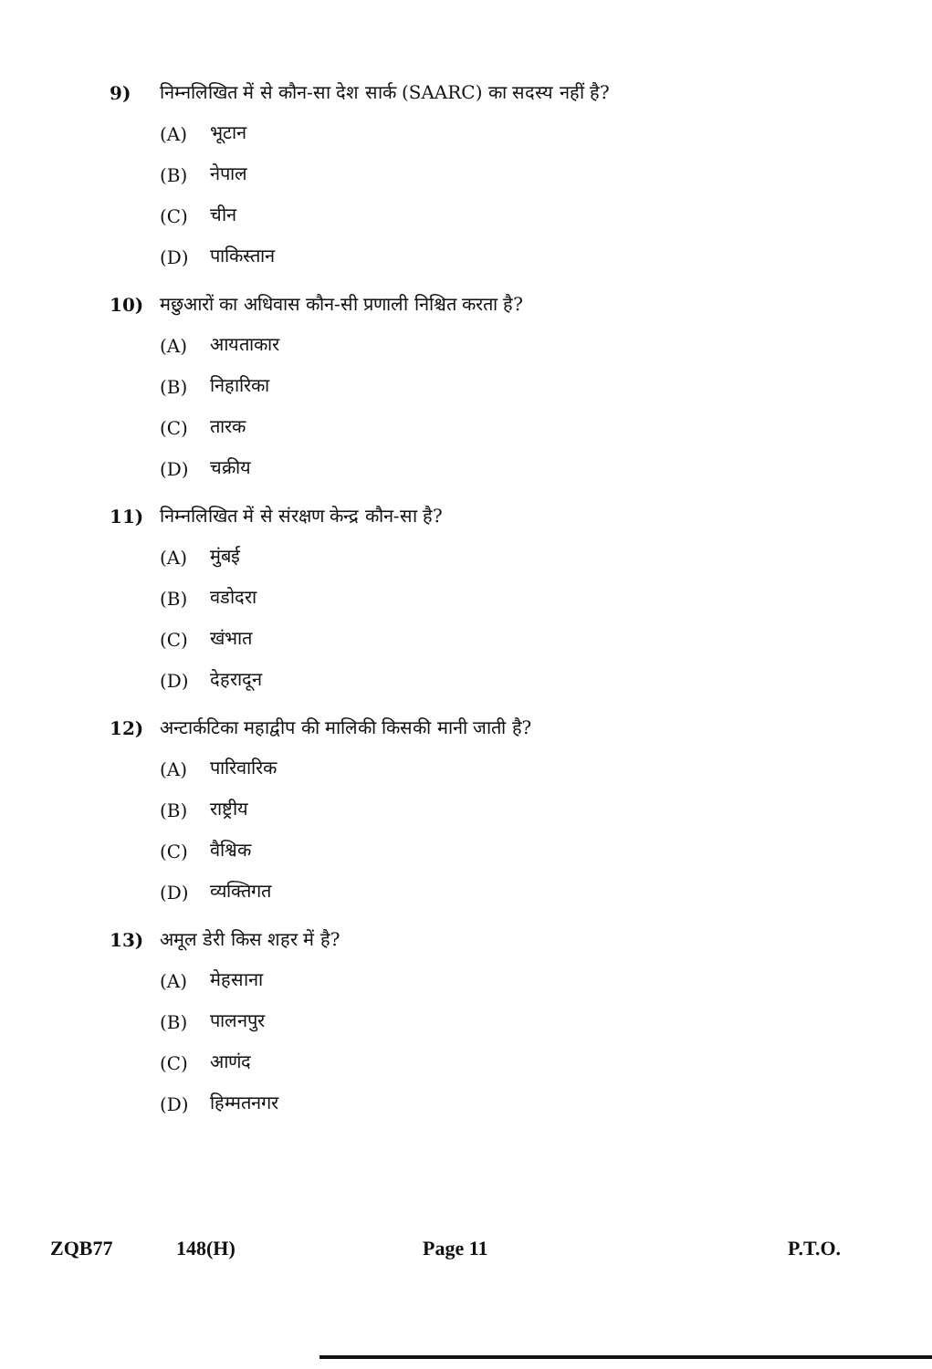9) निम्नलिखित में से कौन-सा देश सार्क (SAARC) का सदस्य नहीं है?
(A) भूटान
(B) नेपाल
(C) चीन
(D) पाकिस्तान
10) मछुआरों का अधिवास कौन-सी प्रणाली निश्चित करता है?
(A) आयताकार
(B) निहारिका
(C) तारक
(D) चक्रीय
11) निम्नलिखित में से संरक्षण केन्द्र कौन-सा है?
(A) मुंबई
(B) वडोदरा
(C) खंभात
(D) देहरादून
12) अन्टार्कटिका महाद्वीप की मालिकी किसकी मानी जाती है?
(A) पारिवारिक
(B) राष्ट्रीय
(C) वैश्विक
(D) व्यक्तिगत
13) अमूल डेरी किस शहर में है?
(A) मेहसाना
(B) पालनपुर
(C) आणंद
(D) हिम्मतनगर
ZQB77 148(H) Page 11 P.T.O.